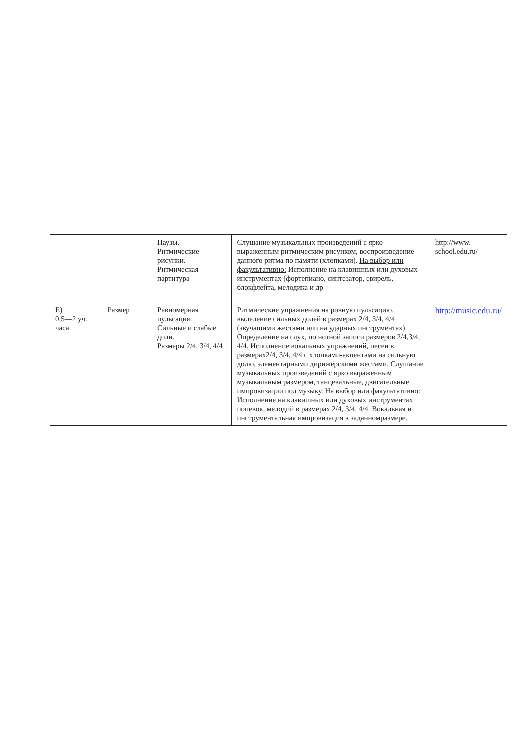| | | Паузы. Ритмические рисунки. Ритмическая партитура | Слушание музыкальных произведений с ярко выраженным ритмическим рисунком, воспроизведение данного ритма по памяти (хлопками). На выбор или факультативно: Исполнение на клавишных или духовых инструментах (фортепиано, синтезатор, свирель, блокфлейта, мелодика и др | http://www. school.edu.ru/ |
| Е) 0,5—2 уч. часа | Размер | Равномерная пульсация. Сильные и слабые доли. Размеры 2/4, 3/4, 4/4 | Ритмические упражнения на ровную пульсацию, выделение сильных долей в размерах 2/4, 3/4, 4/4 (звучащими жестами или на ударных инструментах). Определение на слух, по нотной записи размеров 2/4,3/4, 4/4. Исполнение вокальных упражнений, песен в размерах2/4, 3/4, 4/4 с хлопками-акцентами на сильную долю, элементарными дирижёрскими жестами. Слушание музыкальных произведений с ярко выраженным музыкальным размером, танцевальные, двигательные импровизации под музыку. На выбор или факультативно : Исполнение на клавишных или духовых инструментах попевок, мелодий в размерах 2/4, 3/4, 4/4. Вокальная и инструментальная импровизация в заданномразмере. | http://music.edu.ru/ |